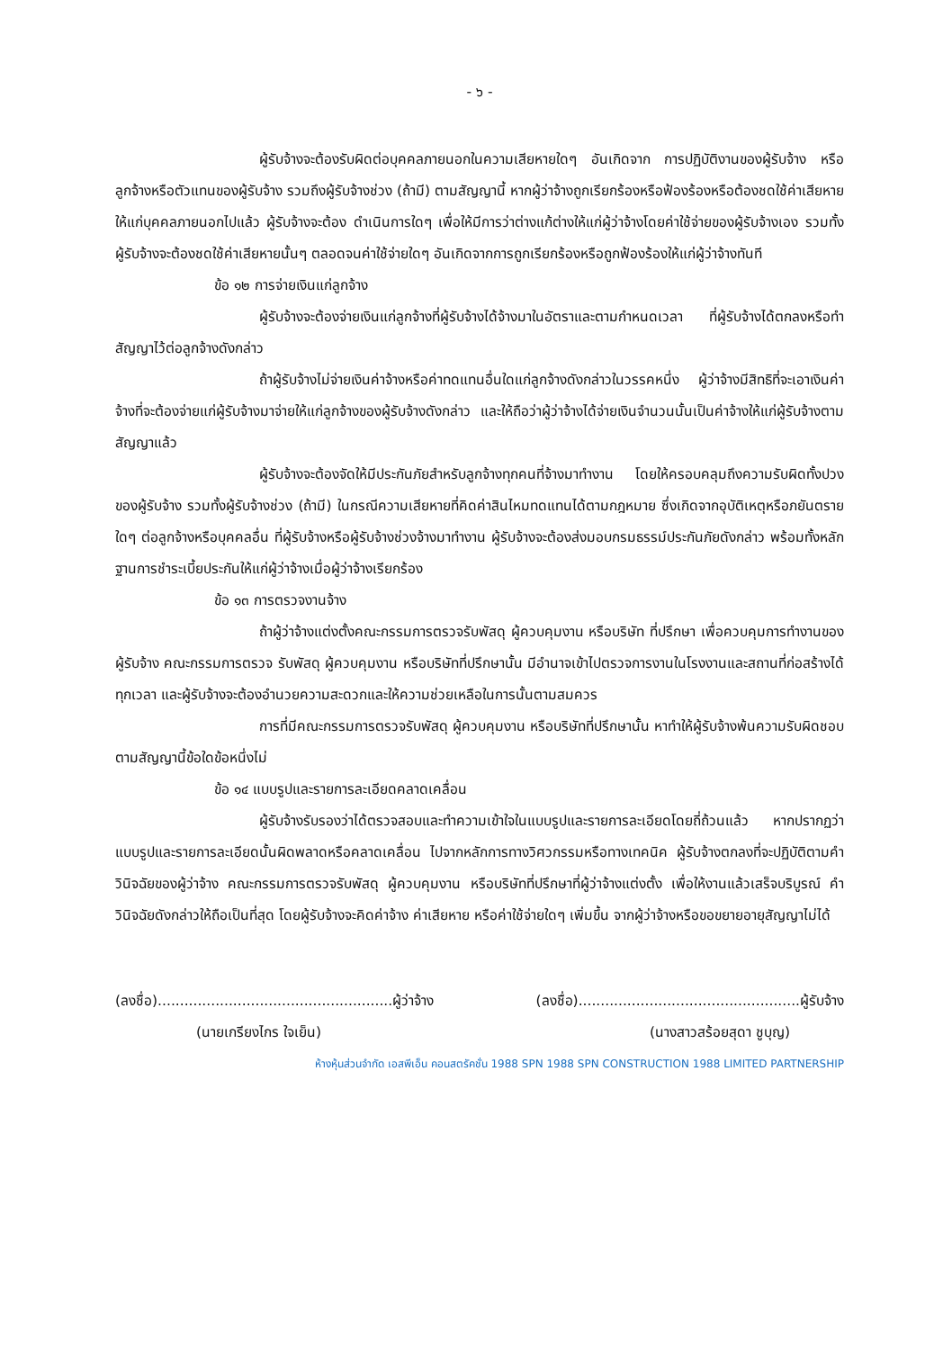- ๖ -
ผู้รับจ้างจะต้องรับผิดต่อบุคคลภายนอกในความเสียหายใดๆ อันเกิดจาก การปฏิบัติงานของผู้รับจ้าง หรือลูกจ้างหรือตัวแทนของผู้รับจ้าง รวมถึงผู้รับจ้างช่วง (ถ้ามี) ตามสัญญานี้ หากผู้ว่าจ้างถูกเรียกร้องหรือฟ้องร้องหรือต้องชดใช้ค่าเสียหายให้แก่บุคคลภายนอกไปแล้ว ผู้รับจ้างจะต้อง ดำเนินการใดๆ เพื่อให้มีการว่าต่างแก้ต่างให้แก่ผู้ว่าจ้างโดยค่าใช้จ่ายของผู้รับจ้างเอง รวมทั้งผู้รับจ้างจะต้องชดใช้ค่าเสียหายนั้นๆ ตลอดจนค่าใช้จ่ายใดๆ อันเกิดจากการถูกเรียกร้องหรือถูกฟ้องร้องให้แก่ผู้ว่าจ้างทันที
ข้อ ๑๒ การจ่ายเงินแก่ลูกจ้าง
ผู้รับจ้างจะต้องจ่ายเงินแก่ลูกจ้างที่ผู้รับจ้างได้จ้างมาในอัตราและตามกำหนดเวลา ที่ผู้รับจ้างได้ตกลงหรือทำสัญญาไว้ต่อลูกจ้างดังกล่าว
ถ้าผู้รับจ้างไม่จ่ายเงินค่าจ้างหรือค่าทดแทนอื่นใดแก่ลูกจ้างดังกล่าวในวรรคหนึ่ง ผู้ว่าจ้างมีสิทธิที่จะเอาเงินค่าจ้างที่จะต้องจ่ายแก่ผู้รับจ้างมาจ่ายให้แก่ลูกจ้างของผู้รับจ้างดังกล่าว และให้ถือว่าผู้ว่าจ้างได้จ่ายเงินจำนวนนั้นเป็นค่าจ้างให้แก่ผู้รับจ้างตามสัญญาแล้ว
ผู้รับจ้างจะต้องจัดให้มีประกันภัยสำหรับลูกจ้างทุกคนที่จ้างมาทำงาน โดยให้ครอบคลุมถึงความรับผิดทั้งปวงของผู้รับจ้าง รวมทั้งผู้รับจ้างช่วง (ถ้ามี) ในกรณีความเสียหายที่คิดค่าสินไหมทดแทนได้ตามกฎหมาย ซึ่งเกิดจากอุบัติเหตุหรือภยันตรายใดๆ ต่อลูกจ้างหรือบุคคลอื่น ที่ผู้รับจ้างหรือผู้รับจ้างช่วงจ้างมาทำงาน ผู้รับจ้างจะต้องส่งมอบกรมธรรม์ประกันภัยดังกล่าว พร้อมทั้งหลักฐานการชำระเบี้ยประกันให้แก่ผู้ว่าจ้างเมื่อผู้ว่าจ้างเรียกร้อง
ข้อ ๑๓ การตรวจงานจ้าง
ถ้าผู้ว่าจ้างแต่งตั้งคณะกรรมการตรวจรับพัสดุ ผู้ควบคุมงาน หรือบริษัท ที่ปรึกษา เพื่อควบคุมการทำงานของผู้รับจ้าง คณะกรรมการตรวจ รับพัสดุ ผู้ควบคุมงาน หรือบริษัทที่ปรึกษานั้น มีอำนาจเข้าไปตรวจการงานในโรงงานและสถานที่ก่อสร้างได้ทุกเวลา และผู้รับจ้างจะต้องอำนวยความสะดวกและให้ความช่วยเหลือในการนั้นตามสมควร
การที่มีคณะกรรมการตรวจรับพัสดุ ผู้ควบคุมงาน หรือบริษัทที่ปรึกษานั้น หาทำให้ผู้รับจ้างพ้นความรับผิดชอบตามสัญญานี้ข้อใดข้อหนึ่งไม่
ข้อ ๑๔ แบบรูปและรายการละเอียดคลาดเคลื่อน
ผู้รับจ้างรับรองว่าได้ตรวจสอบและทำความเข้าใจในแบบรูปและรายการละเอียดโดยถี่ถ้วนแล้ว หากปรากฏว่าแบบรูปและรายการละเอียดนั้นผิดพลาดหรือคลาดเคลื่อน ไปจากหลักการทางวิศวกรรมหรือทางเทคนิค ผู้รับจ้างตกลงที่จะปฏิบัติตามคำวินิจฉัยของผู้ว่าจ้าง คณะกรรมการตรวจรับพัสดุ ผู้ควบคุมงาน หรือบริษัทที่ปรึกษาที่ผู้ว่าจ้างแต่งตั้ง เพื่อให้งานแล้วเสร็จบริบูรณ์ คำวินิจฉัยดังกล่าวให้ถือเป็นที่สุด โดยผู้รับจ้างจะคิดค่าจ้าง ค่าเสียหาย หรือค่าใช้จ่ายใดๆ เพิ่มขึ้น จากผู้ว่าจ้างหรือขอขยายอายุสัญญาไม่ได้
(ลงชื่อ).....................................................ผู้ว่าจ้าง (ลงชื่อ)..................................................ผู้รับจ้าง
(นายเกรียงไกร ใจเย็น) (นางสาวสร้อยสุดา ชูบุญ)
ห้างหุ้นส่วนจำกัด เอสพีเอ็น คอนสตรัคชั่น 1988 SPN 1988 SPN CONSTRUCTION 1988 LIMITED PARTNERSHIP